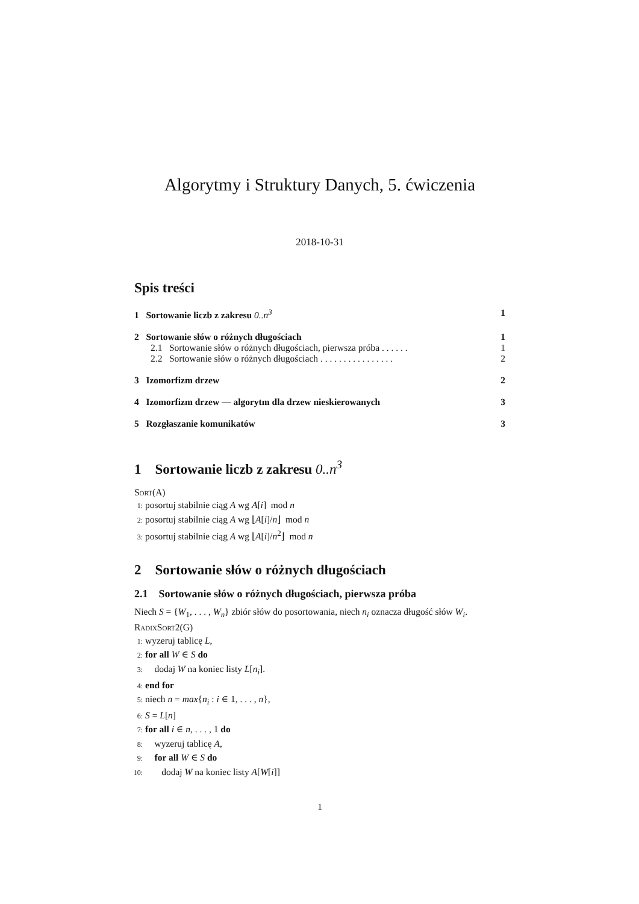Algorytmy i Struktury Danych, 5. ćwiczenia
2018-10-31
Spis treści
1 Sortowanie liczb z zakresu 0..n<sup>3</sup> 1
2 Sortowanie słów o różnych długościach 1
2.1 Sortowanie słów o różnych długościach, pierwsza próba . . . . . . 1
2.2 Sortowanie słów o różnych długościach . . . . . . . . . . . . . . . . 2
3 Izomorfizm drzew 2
4 Izomorfizm drzew — algorytm dla drzew nieskierowanych 3
5 Rozgłaszanie komunikatów 3
1 Sortowanie liczb z zakresu 0..n<sup>3</sup>
Sort(A)
1: posortuj stabilnie ciąg A wg A[i] mod n
2: posortuj stabilnie ciąg A wg ⌊A[i]/n⌋ mod n
3: posortuj stabilnie ciąg A wg ⌊A[i]/n<sup>2</sup>⌋ mod n
2 Sortowanie słów o różnych długościach
2.1 Sortowanie słów o różnych długościach, pierwsza próba
Niech S = {W<sub>1</sub>, . . . , W<sub>n</sub>} zbiór słów do posortowania, niech n<sub>i</sub> oznacza długość słów W<sub>i</sub>.
RadixSort2(G)
1: wyzeruj tablicę L,
2: for all W ∈ S do
3: dodaj W na koniec listy L[n<sub>i</sub>].
4: end for
5: niech n = max{n<sub>i</sub> : i ∈ 1, . . . , n},
6: S = L[n]
7: for all i ∈ n, . . . , 1 do
8: wyzeruj tablicę A,
9: for all W ∈ S do
10: dodaj W na koniec listy A[W[i]]
1